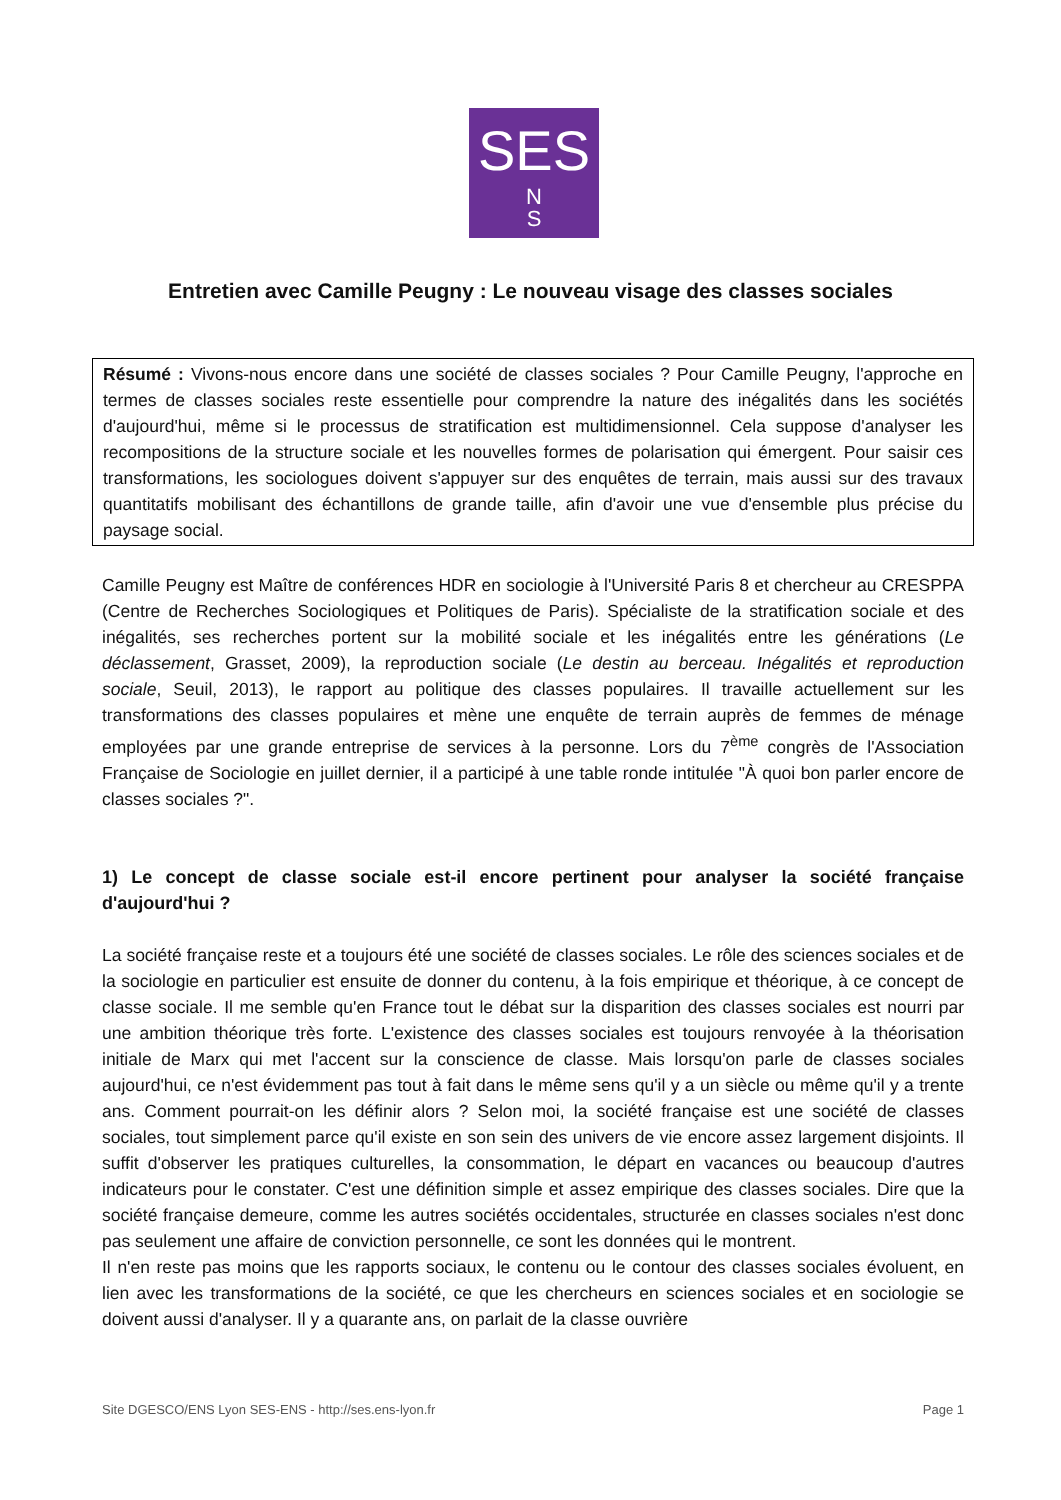SES
N
S
Entretien avec Camille Peugny : Le nouveau visage des classes sociales
Résumé : Vivons-nous encore dans une société de classes sociales ? Pour Camille Peugny, l'approche en termes de classes sociales reste essentielle pour comprendre la nature des inégalités dans les sociétés d'aujourd'hui, même si le processus de stratification est multidimensionnel. Cela suppose d'analyser les recompositions de la structure sociale et les nouvelles formes de polarisation qui émergent. Pour saisir ces transformations, les sociologues doivent s'appuyer sur des enquêtes de terrain, mais aussi sur des travaux quantitatifs mobilisant des échantillons de grande taille, afin d'avoir une vue d'ensemble plus précise du paysage social.
Camille Peugny est Maître de conférences HDR en sociologie à l'Université Paris 8 et chercheur au CRESPPA (Centre de Recherches Sociologiques et Politiques de Paris). Spécialiste de la stratification sociale et des inégalités, ses recherches portent sur la mobilité sociale et les inégalités entre les générations (Le déclassement, Grasset, 2009), la reproduction sociale (Le destin au berceau. Inégalités et reproduction sociale, Seuil, 2013), le rapport au politique des classes populaires. Il travaille actuellement sur les transformations des classes populaires et mène une enquête de terrain auprès de femmes de ménage employées par une grande entreprise de services à la personne. Lors du 7<sup>ème</sup> congrès de l'Association Française de Sociologie en juillet dernier, il a participé à une table ronde intitulée "À quoi bon parler encore de classes sociales ?".
1) Le concept de classe sociale est-il encore pertinent pour analyser la société française d'aujourd'hui ?
La société française reste et a toujours été une société de classes sociales. Le rôle des sciences sociales et de la sociologie en particulier est ensuite de donner du contenu, à la fois empirique et théorique, à ce concept de classe sociale. Il me semble qu'en France tout le débat sur la disparition des classes sociales est nourri par une ambition théorique très forte. L'existence des classes sociales est toujours renvoyée à la théorisation initiale de Marx qui met l'accent sur la conscience de classe. Mais lorsqu'on parle de classes sociales aujourd'hui, ce n'est évidemment pas tout à fait dans le même sens qu'il y a un siècle ou même qu'il y a trente ans. Comment pourrait-on les définir alors ? Selon moi, la société française est une société de classes sociales, tout simplement parce qu'il existe en son sein des univers de vie encore assez largement disjoints. Il suffit d'observer les pratiques culturelles, la consommation, le départ en vacances ou beaucoup d'autres indicateurs pour le constater. C'est une définition simple et assez empirique des classes sociales. Dire que la société française demeure, comme les autres sociétés occidentales, structurée en classes sociales n'est donc pas seulement une affaire de conviction personnelle, ce sont les données qui le montrent.
Il n'en reste pas moins que les rapports sociaux, le contenu ou le contour des classes sociales évoluent, en lien avec les transformations de la société, ce que les chercheurs en sciences sociales et en sociologie se doivent aussi d'analyser. Il y a quarante ans, on parlait de la classe ouvrière
Site DGESCO/ENS Lyon SES-ENS - http://ses.ens-lyon.fr Page 1